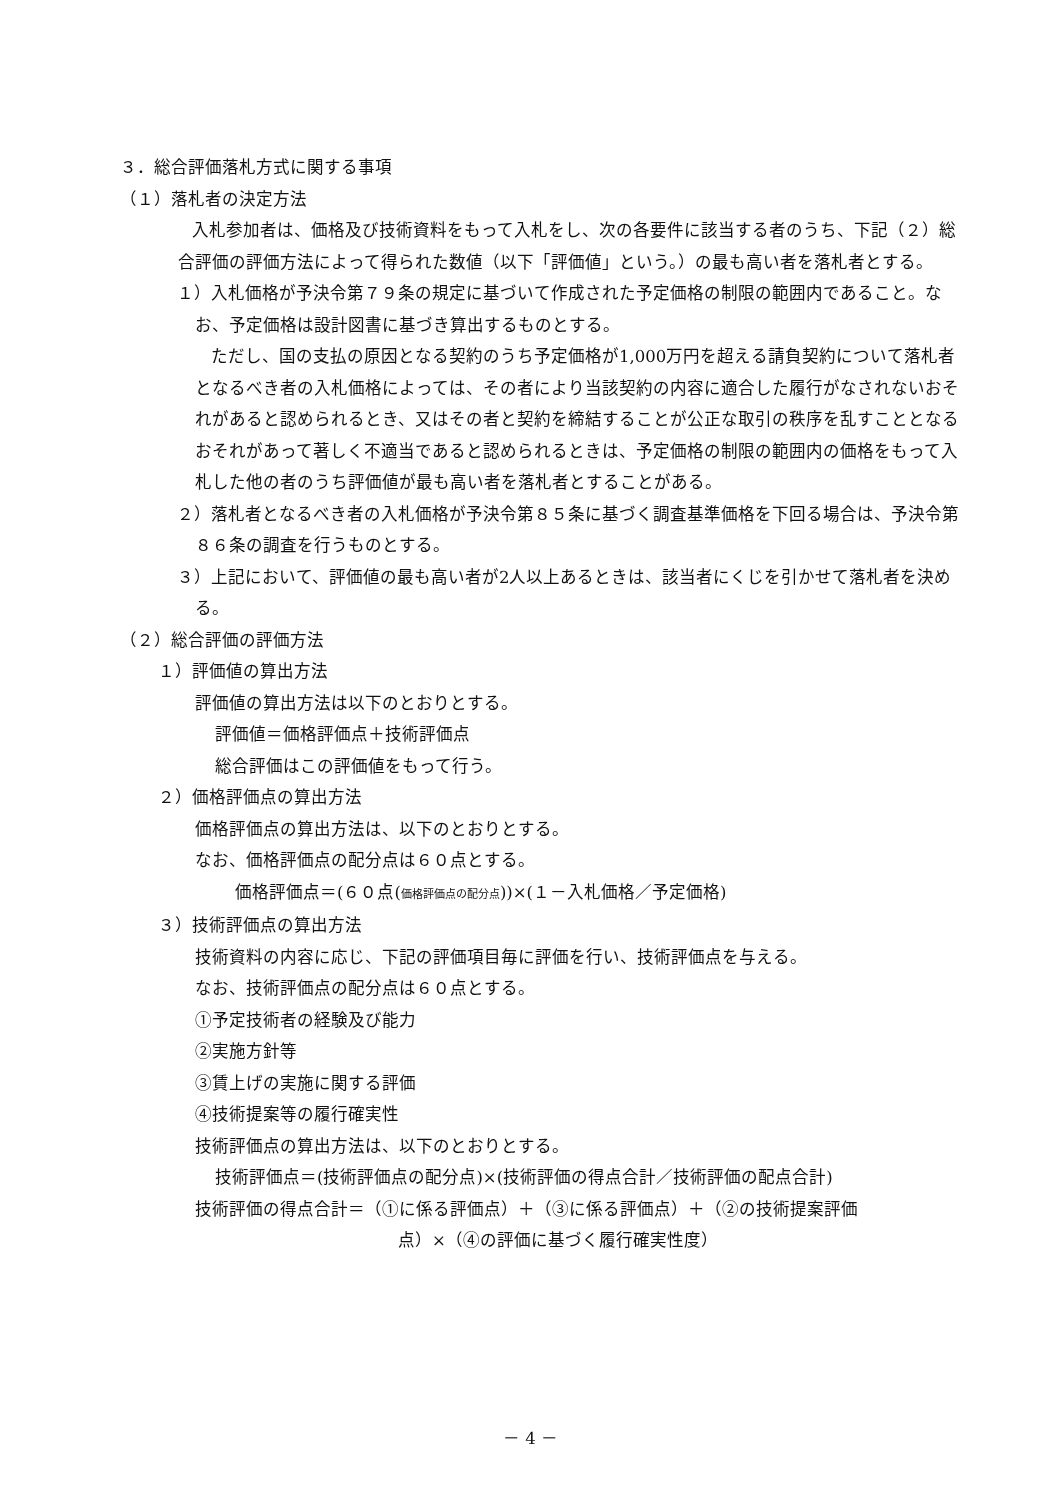３．総合評価落札方式に関する事項
（１）落札者の決定方法
　　入札参加者は、価格及び技術資料をもって入札をし、次の各要件に該当する者のうち、下記（２）総合評価の評価方法によって得られた数値（以下「評価値」という。）の最も高い者を落札者とする。
１）入札価格が予決令第７９条の規定に基づいて作成された予定価格の制限の範囲内であること。なお、予定価格は設計図書に基づき算出するものとする。
　　ただし、国の支払の原因となる契約のうち予定価格が1,000万円を超える請負契約について落札者となるべき者の入札価格によっては、その者により当該契約の内容に適合した履行がなされないおそれがあると認められるとき、又はその者と契約を締結することが公正な取引の秩序を乱すこととなるおそれがあって著しく不適当であると認められるときは、予定価格の制限の範囲内の価格をもって入札した他の者のうち評価値が最も高い者を落札者とすることがある。
２）落札者となるべき者の入札価格が予決令第８５条に基づく調査基準価格を下回る場合は、予決令第８６条の調査を行うものとする。
３）上記において、評価値の最も高い者が2人以上あるときは、該当者にくじを引かせて落札者を決める。
（２）総合評価の評価方法
１）評価値の算出方法
評価値の算出方法は以下のとおりとする。
評価値＝価格評価点＋技術評価点
総合評価はこの評価値をもって行う。
２）価格評価点の算出方法
価格評価点の算出方法は、以下のとおりとする。
なお、価格評価点の配分点は６０点とする。
価格評価点＝(６０点(価格評価点の配分点))×(１－入札価格／予定価格)
３）技術評価点の算出方法
技術資料の内容に応じ、下記の評価項目毎に評価を行い、技術評価点を与える。
なお、技術評価点の配分点は６０点とする。
①予定技術者の経験及び能力
②実施方針等
③賃上げの実施に関する評価
④技術提案等の履行確実性
技術評価点の算出方法は、以下のとおりとする。
技術評価点＝(技術評価点の配分点)×(技術評価の得点合計／技術評価の配点合計)
技術評価の得点合計＝（①に係る評価点）＋（③に係る評価点）＋（②の技術提案評価
点）×（④の評価に基づく履行確実性度）
－ 4 －